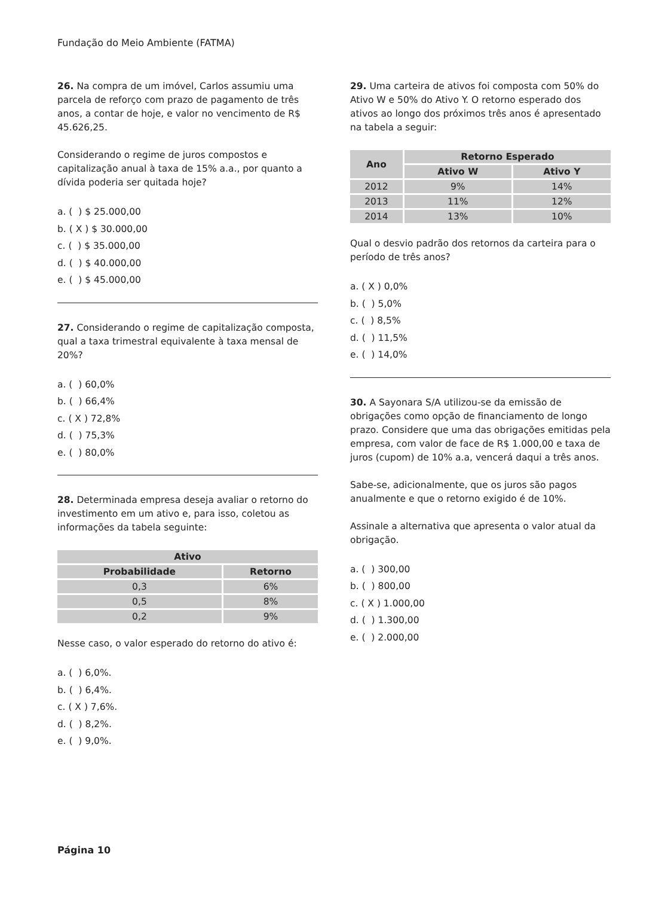Fundação do Meio Ambiente (FATMA)
26. Na compra de um imóvel, Carlos assumiu uma parcela de reforço com prazo de pagamento de três anos, a contar de hoje, e valor no vencimento de R$ 45.626,25.
Considerando o regime de juros compostos e capitalização anual à taxa de 15% a.a., por quanto a dívida poderia ser quitada hoje?
a. ( ) $ 25.000,00
b. ( X ) $ 30.000,00
c. ( ) $ 35.000,00
d. ( ) $ 40.000,00
e. ( ) $ 45.000,00
27. Considerando o regime de capitalização composta, qual a taxa trimestral equivalente à taxa mensal de 20%?
a. ( ) 60,0%
b. ( ) 66,4%
c. ( X ) 72,8%
d. ( ) 75,3%
e. ( ) 80,0%
28. Determinada empresa deseja avaliar o retorno do investimento em um ativo e, para isso, coletou as informações da tabela seguinte:
| Ativo | |
| --- | --- |
| Probabilidade | Retorno |
| 0,3 | 6% |
| 0,5 | 8% |
| 0,2 | 9% |
Nesse caso, o valor esperado do retorno do ativo é:
a. ( ) 6,0%.
b. ( ) 6,4%.
c. ( X ) 7,6%.
d. ( ) 8,2%.
e. ( ) 9,0%.
29. Uma carteira de ativos foi composta com 50% do Ativo W e 50% do Ativo Y. O retorno esperado dos ativos ao longo dos próximos três anos é apresentado na tabela a seguir:
| Ano | Retorno Esperado | |
| --- | --- | --- |
| | Ativo W | Ativo Y |
| 2012 | 9% | 14% |
| 2013 | 11% | 12% |
| 2014 | 13% | 10% |
Qual o desvio padrão dos retornos da carteira para o período de três anos?
a. ( X ) 0,0%
b. ( ) 5,0%
c. ( ) 8,5%
d. ( ) 11,5%
e. ( ) 14,0%
30. A Sayonara S/A utilizou-se da emissão de obrigações como opção de financiamento de longo prazo. Considere que uma das obrigações emitidas pela empresa, com valor de face de R$ 1.000,00 e taxa de juros (cupom) de 10% a.a, vencerá daqui a três anos.
Sabe-se, adicionalmente, que os juros são pagos anualmente e que o retorno exigido é de 10%.
Assinale a alternativa que apresenta o valor atual da obrigação.
a. ( ) 300,00
b. ( ) 800,00
c. ( X ) 1.000,00
d. ( ) 1.300,00
e. ( ) 2.000,00
Página 10